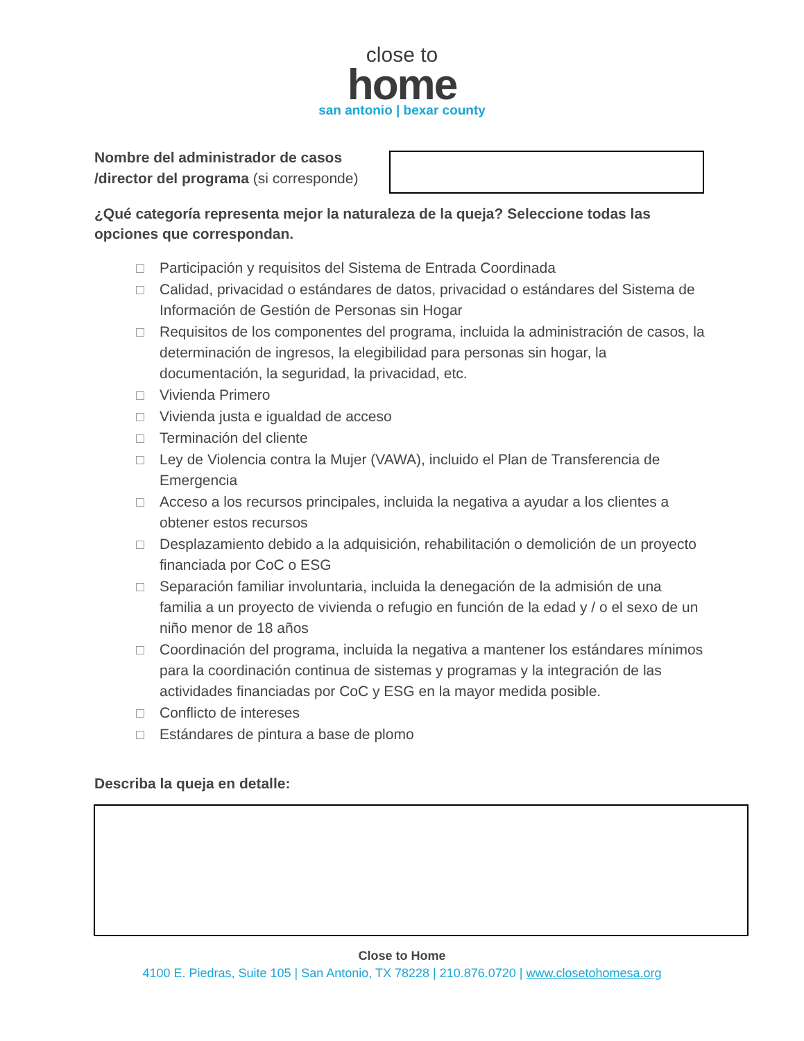close to
home
san antonio | bexar county
Nombre del administrador de casos /director del programa (si corresponde)
¿Qué categoría representa mejor la naturaleza de la queja? Seleccione todas las opciones que correspondan.
Participación y requisitos del Sistema de Entrada Coordinada
Calidad, privacidad o estándares de datos, privacidad o estándares del Sistema de Información de Gestión de Personas sin Hogar
Requisitos de los componentes del programa, incluida la administración de casos, la determinación de ingresos, la elegibilidad para personas sin hogar, la documentación, la seguridad, la privacidad, etc.
Vivienda Primero
Vivienda justa e igualdad de acceso
Terminación del cliente
Ley de Violencia contra la Mujer (VAWA), incluido el Plan de Transferencia de Emergencia
Acceso a los recursos principales, incluida la negativa a ayudar a los clientes a obtener estos recursos
Desplazamiento debido a la adquisición, rehabilitación o demolición de un proyecto financiada por CoC o ESG
Separación familiar involuntaria, incluida la denegación de la admisión de una familia a un proyecto de vivienda o refugio en función de la edad y / o el sexo de un niño menor de 18 años
Coordinación del programa, incluida la negativa a mantener los estándares mínimos para la coordinación continua de sistemas y programas y la integración de las actividades financiadas por CoC y ESG en la mayor medida posible.
Conflicto de intereses
Estándares de pintura a base de plomo
Describa la queja en detalle:
Close to Home
4100 E. Piedras, Suite 105 | San Antonio, TX 78228 | 210.876.0720 | www.closetohomesa.org